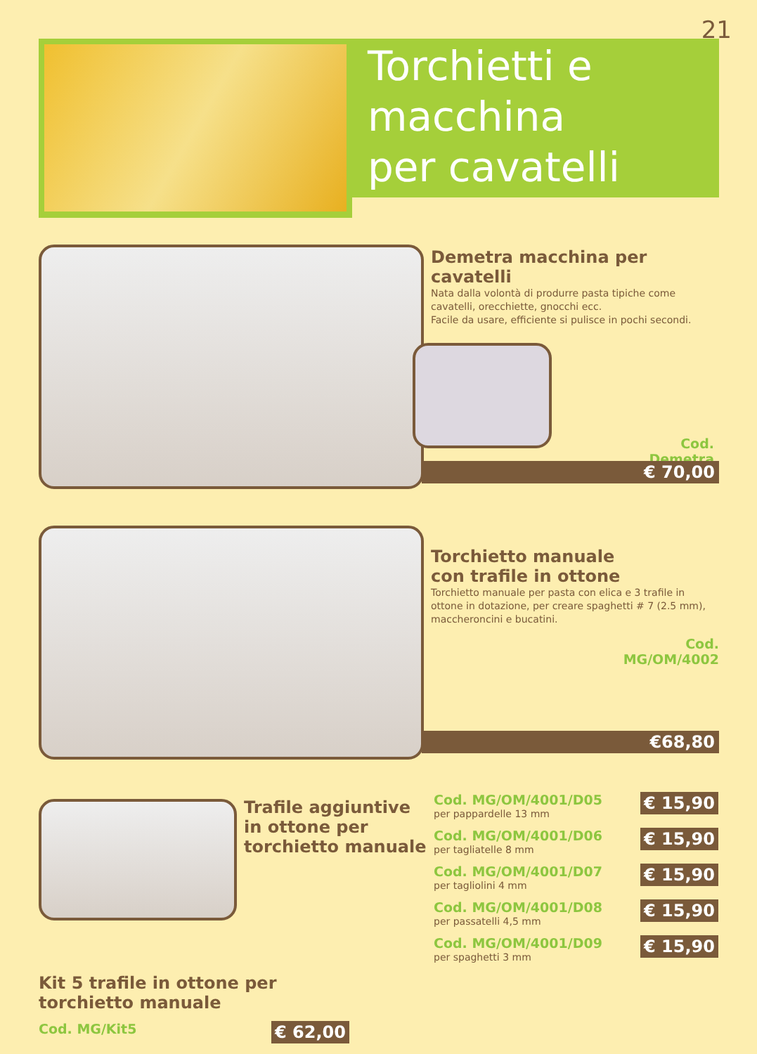21
Torchietti e
macchina
per cavatelli
Demetra macchina per cavatelli
Nata dalla volontà di produrre pasta tipiche come cavatelli, orecchiette, gnocchi ecc.
Facile da usare, efficiente si pulisce in pochi secondi.
Cod. Demetra
€ 70,00
Torchietto manuale
con trafile in ottone
Torchietto manuale per pasta con elica e 3 trafile in ottone in dotazione, per creare spaghetti # 7 (2.5 mm), maccheroncini e bucatini.
Cod.
MG/OM/4002
€68,80
Trafile aggiuntive
in ottone per
torchietto manuale
€ 15,90
Cod. MG/OM/4001/D05
per pappardelle 13 mm
€ 15,90
Cod. MG/OM/4001/D06
per tagliatelle 8 mm
€ 15,90
Cod. MG/OM/4001/D07
per tagliolini 4 mm
€ 15,90
Cod. MG/OM/4001/D08
per passatelli 4,5 mm
€ 15,90
Cod. MG/OM/4001/D09
per spaghetti 3 mm
Kit 5 trafile in ottone per torchietto manuale
€ 62,00 Cod. MG/Kit5